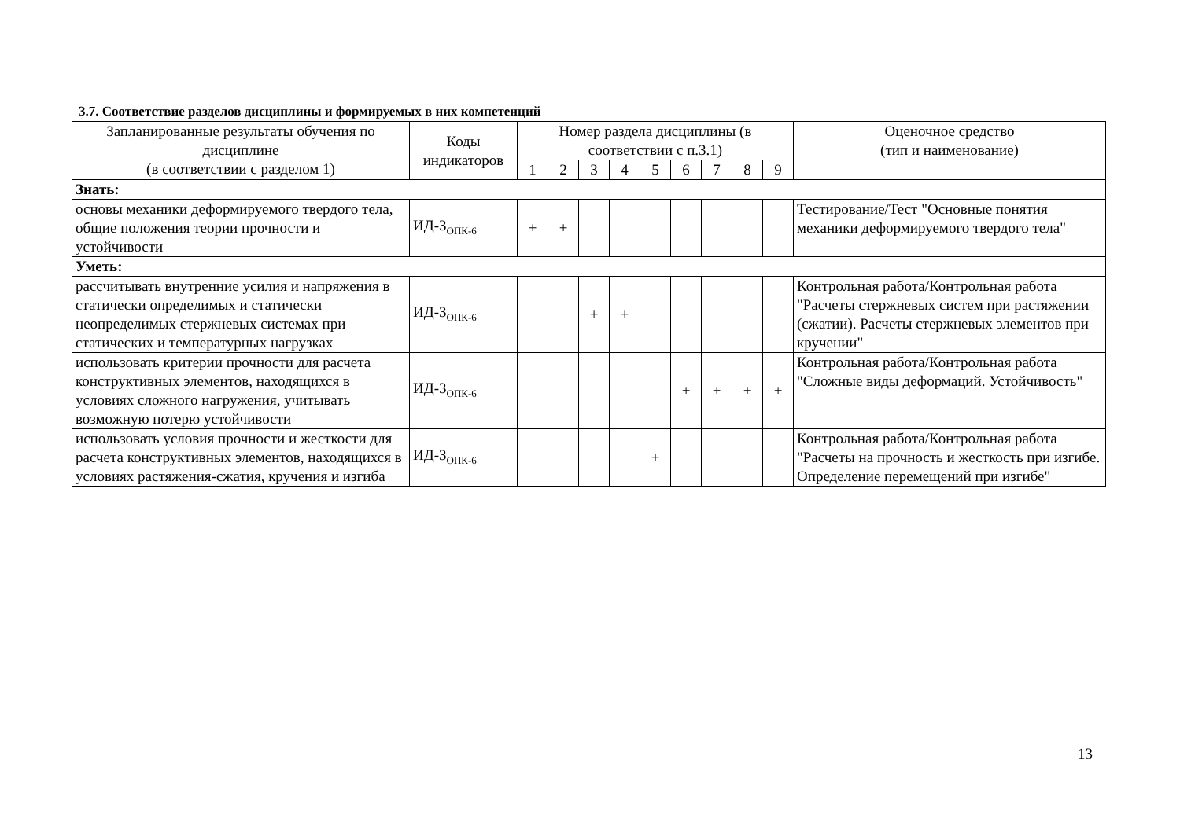3.7. Соответствие разделов дисциплины и формируемых в них компетенций
| Запланированные результаты обучения по дисциплине (в соответствии с разделом 1) | Коды индикаторов | Номер раздела дисциплины (в соответствии с п.3.1) | | | | | | | | | Оценочное средство (тип и наименование) |
| --- | --- | --- | --- | --- | --- | --- | --- | --- | --- | --- | --- |
| | | 1 | 2 | 3 | 4 | 5 | 6 | 7 | 8 | 9 | |
| Знать: | | | | | | | | | | | |
| основы механики деформируемого твердого тела, общие положения теории прочности и устойчивости | ИД-3<sub>ОПК-6</sub> | + | + | | | | | | | | Тестирование/Тест "Основные понятия механики деформируемого твердого тела" |
| Уметь: | | | | | | | | | | | |
| рассчитывать внутренние усилия и напряжения в статически определимых и статически неопределимых стержневых системах при статических и температурных нагрузках | ИД-3<sub>ОПК-6</sub> | | | + | + | | | | | | Контрольная работа/Контрольная работа "Расчеты стержневых систем при растяжении (сжатии). Расчеты стержневых элементов при кручении" |
| использовать критерии прочности для расчета конструктивных элементов, находящихся в условиях сложного нагружения, учитывать возможную потерю устойчивости | ИД-3<sub>ОПК-6</sub> | | | | | | + | + | + | + | Контрольная работа/Контрольная работа "Сложные виды деформаций. Устойчивость" |
| использовать условия прочности и жесткости для расчета конструктивных элементов, находящихся в условиях растяжения-сжатия, кручения и изгиба | ИД-3<sub>ОПК-6</sub> | | | | | + | | | | | Контрольная работа/Контрольная работа "Расчеты на прочность и жесткость при изгибе. Определение перемещений при изгибе" |
13